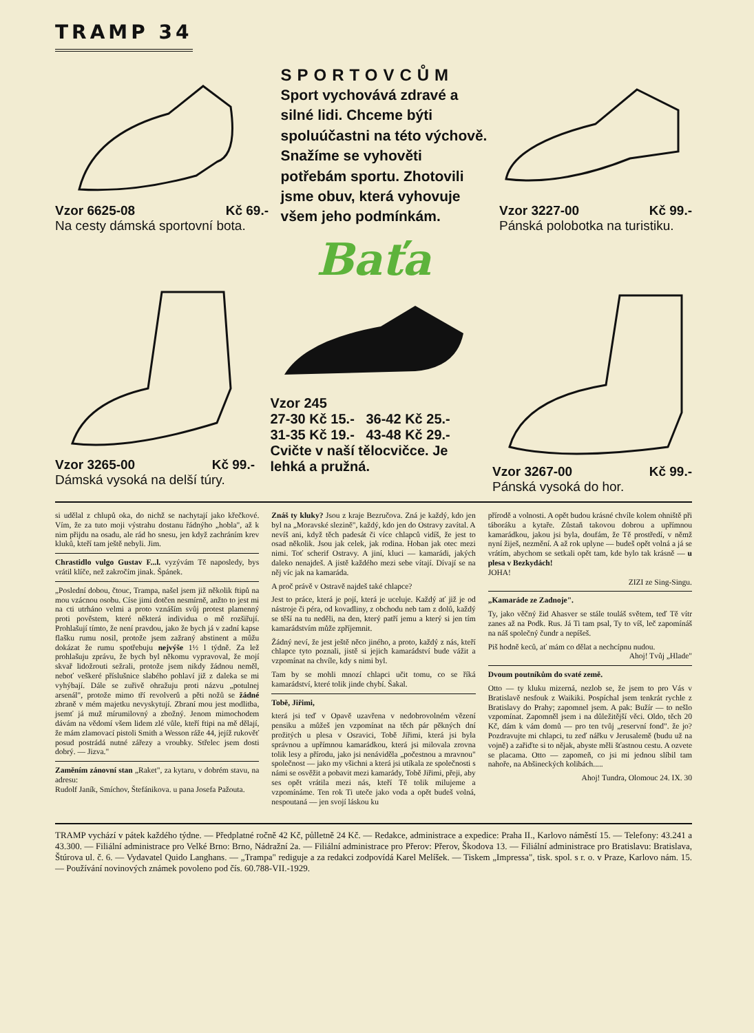TRAMP 34
Vzor 6625-08 Kč 69.-
Na cesty dámská sportovní bota.
SPORTOVCŮM
Sport vychovává zdravé a silné lidi. Chceme býti spoluúčastni na této výchově. Snažíme se vyhověti potřebám sportu. Zhotovili jsme obuv, která vyhovuje všem jeho podmínkám.
Vzor 3227-00 Kč 99.-
Pánská polobotka na turistiku.
Baťa
Vzor 3265-00 Kč 99.-
Dámská vysoká na delší túry.
Vzor 245
27-30 Kč 15.- 36-42 Kč 25.-
31-35 Kč 19.- 43-48 Kč 29.-
Cvičte v naší tělocvičce. Je lehká a pružná.
Vzor 3267-00 Kč 99.-
Pánská vysoká do hor.
si udělal z chlupů oka, do nichž se nachytají jako křečkové. Vím, že za tuto moji výstrahu dostanu řádnýho „hobla", až k nim přijdu na osadu, ale rád ho snesu, jen když zachráním krev kluků, kteří tam ještě nebyli. Jim.
Chrastidlo vulgo Gustav F...l. vyzývám Tě naposledy, bys vrátil klíče, než zakročím jinak. Špánek.
„Poslední dobou, čtouc, Trampa, našel jsem již několik ftipů na mou vzácnou osobu. Císe jimi dotčen nesmírně, anžto to jest mi na cti utrháno velmi a proto vznáším svůj protest plamenný proti pověstem, které některá individua o mě rozšiřují. Prohlašují tímto, že není pravdou, jako že bych já v zadní kapse flašku rumu nosil, protože jsem zažraný abstinent a můžu dokázat že rumu spotřebuju nejvýše 1½ l týdně. Za lež prohlašuju zprávu, že bych byl někomu vypravoval, že mojí skvař lidožrouti sežrali, protože jsem nikdy žádnou neměl, neboť veškeré příslušnice slabého pohlaví již z daleka se mi vyhýbají. Dále se zuřivě ohražuju proti názvu „potulnej arsenál", protože mimo tří revolverů a pěti nožů se žádné zbraně v mém majetku nevyskytují. Zbraní mou jest modlitba, jsemť já muž mírumilovný a zbožný. Jenom mimochodem dávám na vědomí všem lidem zlé vůle, kteří ftipi na mě dělají, že mám zlamovací pistoli Smith a Wesson ráže 44, jejíž rukověť posud postrádá nutné zářezy a vroubky. Střelec jsem dosti dobrý. — Jizva."
Zaměním zánovní stan „Raket", za kytaru, v dobrém stavu, na adresu:
Rudolf Janík, Smíchov, Štefánikova. u pana Josefa Pažouta.
Znáš ty kluky? Jsou z kraje Bezručova. Zná je každý, kdo jen byl na „Moravské slezině", každý, kdo jen do Ostravy zavítal. A nevíš ani, když těch padesát či více chlapců vidíš, že jest to osad několik. Jsou jak celek, jak rodina. Hoban jak otec mezi nimi. Toť scherif Ostravy. A jiní, kluci — kamarádi, jakých daleko nenajdeš. A jistě každého mezi sebe vítají. Dívají se na něj víc jak na kamaráda.
A proč právě v Ostravě najdeš také chlapce?
Jest to práce, která je pojí, která je uceluje. Každý ať již je od nástroje či péra, od kovadliny, z obchodu neb tam z dolů, každý se těší na tu neděli, na den, který patří jemu a který si jen tím kamarádstvím může zpříjemnit.
Žádný neví, že jest ještě něco jiného, a proto, každý z nás, kteří chlapce tyto poznali, jistě si jejich kamarádství bude vážit a vzpomínat na chvíle, kdy s nimi byl.
Tam by se mohli mnozí chlapci učit tomu, co se říká kamarádství, které tolik jinde chybí. Šakal.
Tobě, Jiřimi,
která jsi teď v Opavě uzavřena v nedobrovolném vězení pensiku a můžeš jen vzpomínat na těch pár pěkných dní prožitých u plesa v Osravici, Tobě Jiřimi, která jsi byla správnou a upřímnou kamarádkou, která jsi milovala zrovna tolik lesy a přírodu, jako jsi nenáviděla „počestnou a mravnou" společnost — jako my všichni a která jsi utíkala ze společnosti s námi se osvěžit a pobavit mezi kamarády, Tobě Jiřimi, přeji, aby ses opět vrátila mezi nás, kteří Tě tolik milujeme a vzpomínáme. Ten rok Ti uteče jako voda a opět budeš volná, nespoutaná — jen svojí láskou ku
přírodě a volnosti. A opět budou krásné chvíle kolem ohniště při táboráku a kytaře. Zůstaň takovou dobrou a upřímnou kamarádkou, jakou jsi byla, doufám, že Tě prostředí, v němž nyní žiješ, nezmění. A až rok uplyne — budeš opět volná a já se vrátím, abychom se setkali opět tam, kde bylo tak krásně — u plesa v Bezkydách!
JOHA!
ZIZI ze Sing-Singu.
„Kamaráde ze Zadnoje".
Ty, jako věčný žid Ahasver se stále touláš světem, teď Tě vítr zanes až na Podk. Rus. Já Ti tam psal, Ty to víš, leč zapomínáš na náš společný čundr a nepíšeš.
Piš hodně keců, ať mám co dělat a nechcípnu nudou.
Ahoj! Tvůj „Hlade"
Dvoum poutníkům do svaté země.
Otto — ty kluku mizerná, nezlob se, že jsem to pro Vás v Bratislavě nesfouk z Waikiki. Pospíchal jsem tenkrát rychle z Bratislavy do Prahy; zapomnel jsem. A pak: Bužír — to nešlo vzpomínat. Zapomněl jsem i na důležitější věci. Oldo, těch 20 Kč, dám k vám domů — pro ten tvůj „reservní fond". že jo? Pozdravujte mi chlapci, tu zeď nářku v Jerusalemě (budu už na vojně) a zařiďte si to nějak, abyste měli šťastnou cestu. A ozvete se placama. Otto — zapomeň, co jsi mi jednou slíbil tam nahoře, na Abšineckých kolibách.....
Ahoj! Tundra, Olomouc 24. IX. 30
TRAMP vychází v pátek každého týdne. — Předplatné ročně 42 Kč, půlletně 24 Kč. — Redakce, administrace a expedice: Praha II., Karlovo náměstí 15. — Telefony: 43.241 a 43.300. — Filiální administrace pro Velké Brno: Brno, Nádražní 2a. — Filiální administrace pro Přerov: Přerov, Škodova 13. — Filiální administrace pro Bratislavu: Bratislava, Štúrova ul. č. 6. — Vydavatel Quido Langhans. — „Trampa" rediguje a za redakci zodpovídá Karel Melíšek. — Tiskem „Impressa", tisk. spol. s r. o. v Praze, Karlovo nám. 15. — Používání novinových známek povoleno pod čís. 60.788-VII.-1929.